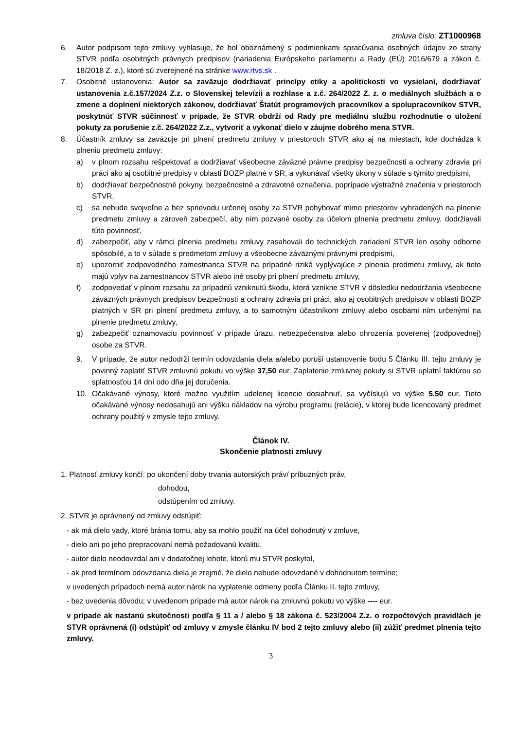zmluva číslo: ZT1000968
6. Autor podpisom tejto zmluvy vyhlasuje, že bol oboznámený s podmienkami spracúvania osobných údajov zo strany STVR podľa osobitných právnych predpisov (nariadenia Európskeho parlamentu a Rady (EÚ) 2016/679 a zákon č. 18/2018 Z. z.), ktoré sú zverejnené na stránke www.rtvs.sk .
7. Osobitné ustanovenia: Autor sa zaväzuje dodržiavať princípy etiky a apolitickosti vo vysielaní, dodržiavať ustanovenia z.č.157/2024 Z.z. o Slovenskej televízii a rozhlase a z.č. 264/2022 Z. z. o mediálnych službách a o zmene a doplnení niektorých zákonov, dodržiavať Štatút programových pracovníkov a spolupracovníkov STVR, poskytnúť STVR súčinnosť v prípade, že STVR obdrží od Rady pre mediálnu službu rozhodnutie o uložení pokuty za porušenie z.č. 264/2022 Z.z., vytvoriť a vykonať dielo v záujme dobrého mena STVR.
8. Účastník zmluvy sa zaväzuje pri plnení predmetu zmluvy v priestoroch STVR ako aj na miestach, kde dochádza k plneniu predmetu zmluvy:
a) v plnom rozsahu rešpektovať a dodržiavať všeobecne záväzné právne predpisy bezpečnosti a ochrany zdravia pri práci ako aj osobitné predpisy v oblasti BOZP platné v SR, a vykonávať všetky úkony v súlade s týmito predpismi,
b) dodržiavať bezpečnostné pokyny, bezpečnostné a zdravotné označenia, poprípade výstražné značenia v priestoroch STVR,
c) sa nebude svojvoľne a bez sprievodu určenej osoby za STVR pohybovať mimo priestorov vyhradených na plnenie predmetu zmluvy a zároveň zabezpečí, aby ním pozvané osoby za účelom plnenia predmetu zmluvy, dodržiavali túto povinnosť,
d) zabezpečiť, aby v rámci plnenia predmetu zmluvy zasahovali do technických zariadení STVR len osoby odborne spôsobilé, a to v súlade s predmetom zmluvy a všeobecne záväznými právnymi predpismi,
e) upozorniť zodpovedného zamestnanca STVR na prípadné riziká vyplývajúce z plnenia predmetu zmluvy, ak tieto majú vplyv na zamestnancov STVR alebo iné osoby pri plnení predmetu zmluvy,
f) zodpovedať v plnom rozsahu za prípadnú vzniknutú škodu, ktorá vznikne STVR v dôsledku nedodržania všeobecne záväzných právnych predpisov bezpečnosti a ochrany zdravia pri práci, ako aj osobitných predpisov v oblasti BOZP platných v SR pri plnení predmetu zmluvy, a to samotným účastníkom zmluvy alebo osobami ním určenými na plnenie predmetu zmluvy,
g) zabezpečiť oznamovaciu povinnosť v prípade úrazu, nebezpečenstva alebo ohrozenia poverenej (zodpovednej) osobe za STVR.
9. V prípade, že autor nedodrží termín odovzdania diela a/alebo poruší ustanovenie bodu 5 Článku III. tejto zmluvy je povinný zaplatiť STVR zmluvnú pokutu vo výške 37,50 eur. Zaplatenie zmluvnej pokuty si STVR uplatní faktúrou so splatnosťou 14 dní odo dňa jej doručenia.
10. Očakávané výnosy, ktoré možno využitím udelenej licencie dosiahnuť, sa vyčíslujú vo výške 5.50 eur. Tieto očakávané výnosy nedosahujú ani výšku nákladov na výrobu programu (relácie), v ktorej bude licencovaný predmet ochrany použitý v zmysle tejto zmluvy.
Článok IV.
Skončenie platnosti zmluvy
1. Platnosť zmluvy končí: po ukončení doby trvania autorských práv/ príbuzných práv,
dohodou,
odstúpením od zmluvy.
2. STVR je oprávnený od zmluvy odstúpiť:
- ak má dielo vady, ktoré bránia tomu, aby sa mohlo použiť na účel dohodnutý v zmluve,
- dielo ani po jeho prepracovaní nemá požadovanú kvalitu,
- autor dielo neodovzdal ani v dodatočnej lehote, ktorú mu STVR poskytol,
- ak pred termínom odovzdania diela je zrejmé, že dielo nebude odovzdané v dohodnutom termíne;
v uvedených prípadoch nemá autor nárok na vyplatenie odmeny podľa Článku II. tejto zmluvy,
- bez uvedenia dôvodu; v uvedenom prípade má autor nárok na zmluvnú pokutu vo výške ---- eur.
v prípade ak nastanú skutočnosti podľa § 11 a / alebo § 18 zákona č. 523/2004 Z.z. o rozpočtových pravidlách je STVR oprávnená (i) odstúpiť od zmluvy v zmysle článku IV bod 2 tejto zmluvy alebo (ii) zúžiť predmet plnenia tejto zmluvy.
3